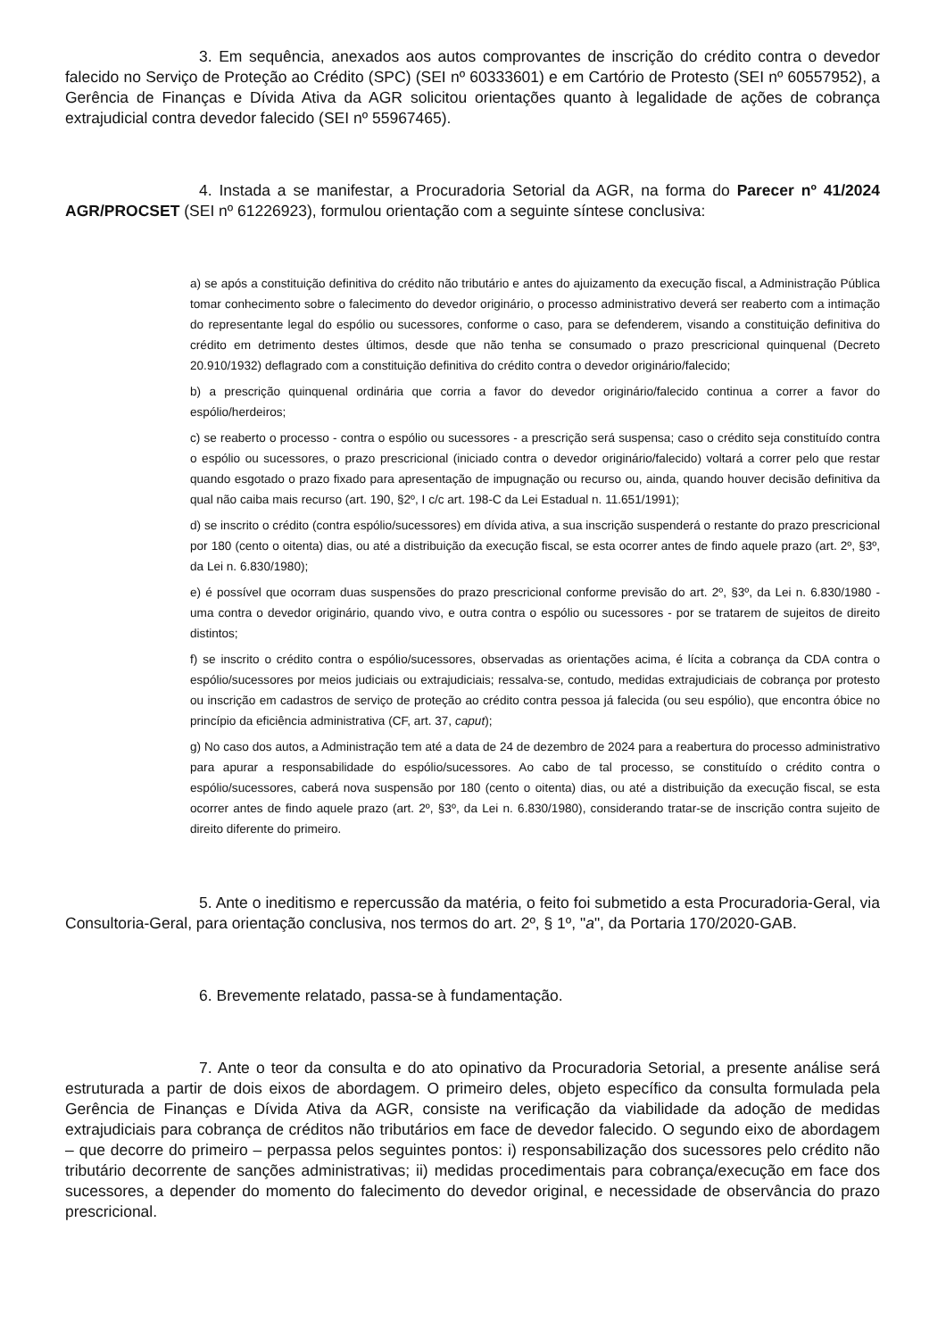3. Em sequência, anexados aos autos comprovantes de inscrição do crédito contra o devedor falecido no Serviço de Proteção ao Crédito (SPC) (SEI nº 60333601) e em Cartório de Protesto (SEI nº 60557952), a Gerência de Finanças e Dívida Ativa da AGR solicitou orientações quanto à legalidade de ações de cobrança extrajudicial contra devedor falecido (SEI nº 55967465).
4. Instada a se manifestar, a Procuradoria Setorial da AGR, na forma do Parecer nº 41/2024 AGR/PROCSET (SEI nº 61226923), formulou orientação com a seguinte síntese conclusiva:
a) se após a constituição definitiva do crédito não tributário e antes do ajuizamento da execução fiscal, a Administração Pública tomar conhecimento sobre o falecimento do devedor originário, o processo administrativo deverá ser reaberto com a intimação do representante legal do espólio ou sucessores, conforme o caso, para se defenderem, visando a constituição definitiva do crédito em detrimento destes últimos, desde que não tenha se consumado o prazo prescricional quinquenal (Decreto 20.910/1932) deflagrado com a constituição definitiva do crédito contra o devedor originário/falecido;
b) a prescrição quinquenal ordinária que corria a favor do devedor originário/falecido continua a correr a favor do espólio/herdeiros;
c) se reaberto o processo - contra o espólio ou sucessores - a prescrição será suspensa; caso o crédito seja constituído contra o espólio ou sucessores, o prazo prescricional (iniciado contra o devedor originário/falecido) voltará a correr pelo que restar quando esgotado o prazo fixado para apresentação de impugnação ou recurso ou, ainda, quando houver decisão definitiva da qual não caiba mais recurso (art. 190, §2º, I c/c art. 198-C da Lei Estadual n. 11.651/1991);
d) se inscrito o crédito (contra espólio/sucessores) em dívida ativa, a sua inscrição suspenderá o restante do prazo prescricional por 180 (cento o oitenta) dias, ou até a distribuição da execução fiscal, se esta ocorrer antes de findo aquele prazo (art. 2º, §3º, da Lei n. 6.830/1980);
e) é possível que ocorram duas suspensões do prazo prescricional conforme previsão do art. 2º, §3º, da Lei n. 6.830/1980 - uma contra o devedor originário, quando vivo, e outra contra o espólio ou sucessores - por se tratarem de sujeitos de direito distintos;
f) se inscrito o crédito contra o espólio/sucessores, observadas as orientações acima, é lícita a cobrança da CDA contra o espólio/sucessores por meios judiciais ou extrajudiciais; ressalva-se, contudo, medidas extrajudiciais de cobrança por protesto ou inscrição em cadastros de serviço de proteção ao crédito contra pessoa já falecida (ou seu espólio), que encontra óbice no princípio da eficiência administrativa (CF, art. 37, caput);
g) No caso dos autos, a Administração tem até a data de 24 de dezembro de 2024 para a reabertura do processo administrativo para apurar a responsabilidade do espólio/sucessores. Ao cabo de tal processo, se constituído o crédito contra o espólio/sucessores, caberá nova suspensão por 180 (cento o oitenta) dias, ou até a distribuição da execução fiscal, se esta ocorrer antes de findo aquele prazo (art. 2º, §3º, da Lei n. 6.830/1980), considerando tratar-se de inscrição contra sujeito de direito diferente do primeiro.
5. Ante o ineditismo e repercussão da matéria, o feito foi submetido a esta Procuradoria-Geral, via Consultoria-Geral, para orientação conclusiva, nos termos do art. 2º, § 1º, "a", da Portaria 170/2020-GAB.
6. Brevemente relatado, passa-se à fundamentação.
7. Ante o teor da consulta e do ato opinativo da Procuradoria Setorial, a presente análise será estruturada a partir de dois eixos de abordagem. O primeiro deles, objeto específico da consulta formulada pela Gerência de Finanças e Dívida Ativa da AGR, consiste na verificação da viabilidade da adoção de medidas extrajudiciais para cobrança de créditos não tributários em face de devedor falecido. O segundo eixo de abordagem – que decorre do primeiro – perpassa pelos seguintes pontos: i) responsabilização dos sucessores pelo crédito não tributário decorrente de sanções administrativas; ii) medidas procedimentais para cobrança/execução em face dos sucessores, a depender do momento do falecimento do devedor original, e necessidade de observância do prazo prescricional.